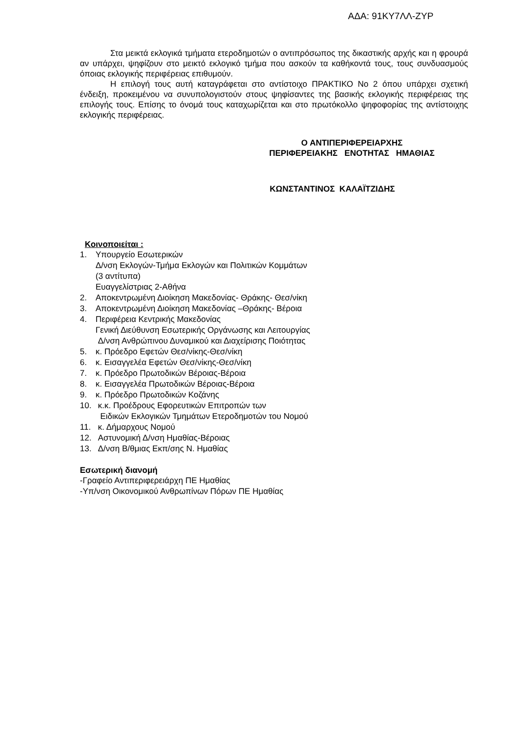ΑΔΑ: 91ΚΥ7ΛΛ-ΖΥΡ
Στα μεικτά εκλογικά τμήματα ετεροδημοτών ο αντιπρόσωπος της δικαστικής αρχής και η φρουρά αν υπάρχει, ψηφίζουν στο μεικτό εκλογικό τμήμα που ασκούν τα καθήκοντά τους, τους συνδυασμούς όποιας εκλογικής περιφέρειας επιθυμούν.
Η επιλογή τους αυτή καταγράφεται στο αντίστοιχο ΠΡΑΚΤΙΚΟ Νο 2 όπου υπάρχει σχετική ένδειξη, προκειμένου να συνυπολογιστούν στους ψηφίσαντες της βασικής εκλογικής περιφέρειας της επιλογής τους. Επίσης το όνομά τους καταχωρίζεται και στο πρωτόκολλο ψηφοφορίας της αντίστοιχης εκλογικής περιφέρειας.
Ο ΑΝΤΙΠΕΡΙΦΕΡΕΙΑΡΧΗΣ
ΠΕΡΙΦΕΡΕΙΑΚΗΣ ΕΝΟΤΗΤΑΣ ΗΜΑΘΙΑΣ
ΚΩΝΣΤΑΝΤΙΝΟΣ ΚΑΛΑΪΤΖΙΔΗΣ
Κοινοποιείται :
1. Υπουργείο Εσωτερικών
Δ/νση Εκλογών-Τμήμα Εκλογών και Πολιτικών Κομμάτων
(3 αντίτυπα)
Ευαγγελίστριας 2-Αθήνα
2. Αποκεντρωμένη Διοίκηση Μακεδονίας- Θράκης- Θεσ/νίκη
3. Αποκεντρωμένη Διοίκηση Μακεδονίας –Θράκης- Βέροια
4. Περιφέρεια Κεντρικής Μακεδονίας
Γενική Διεύθυνση Εσωτερικής Οργάνωσης και Λειτουργίας
Δ/νση Ανθρώπινου Δυναμικού και Διαχείρισης Ποιότητας
5. κ. Πρόεδρο Εφετών Θεσ/νίκης-Θεσ/νίκη
6. κ. Εισαγγελέα Εφετών Θεσ/νίκης-Θεσ/νίκη
7. κ. Πρόεδρο Πρωτοδικών Βέροιας-Βέροια
8. κ. Εισαγγελέα Πρωτοδικών Βέροιας-Βέροια
9. κ. Πρόεδρο Πρωτοδικών Κοζάνης
10. κ.κ. Προέδρους Εφορευτικών Επιτροπών των
Ειδικών Εκλογικών Τμημάτων Ετεροδημοτών του Νομού
11. κ. Δήμαρχους Νομού
12. Αστυνομική Δ/νση Ημαθίας-Βέροιας
13. Δ/νση Β/θμιας Εκπ/σης Ν. Ημαθίας
Εσωτερική διανομή
-Γραφείο Αντιπεριφερειάρχη ΠΕ Ημαθίας
-Υπ/νση Οικονομικού Ανθρωπίνων Πόρων ΠΕ Ημαθίας